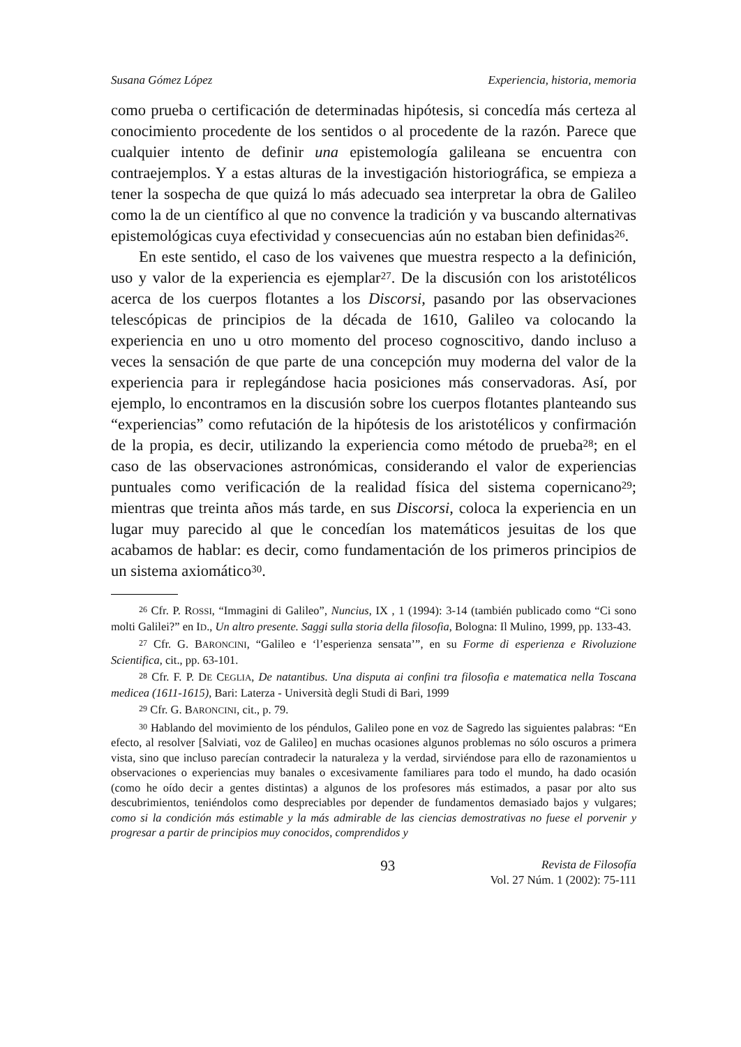Susana Gómez López Experiencia, historia, memoria
como prueba o certificación de determinadas hipótesis, si concedía más certeza al conocimiento procedente de los sentidos o al procedente de la razón. Parece que cualquier intento de definir una epistemología galileana se encuentra con contraejemplos. Y a estas alturas de la investigación historiográfica, se empieza a tener la sospecha de que quizá lo más adecuado sea interpretar la obra de Galileo como la de un científico al que no convence la tradición y va buscando alternativas epistemológicas cuya efectividad y consecuencias aún no estaban bien definidas<sup>26</sup>.
En este sentido, el caso de los vaivenes que muestra respecto a la definición, uso y valor de la experiencia es ejemplar<sup>27</sup>. De la discusión con los aristotélicos acerca de los cuerpos flotantes a los Discorsi, pasando por las observaciones telescópicas de principios de la década de 1610, Galileo va colocando la experiencia en uno u otro momento del proceso cognoscitivo, dando incluso a veces la sensación de que parte de una concepción muy moderna del valor de la experiencia para ir replegándose hacia posiciones más conservadoras. Así, por ejemplo, lo encontramos en la discusión sobre los cuerpos flotantes planteando sus “experiencias” como refutación de la hipótesis de los aristotélicos y confirmación de la propia, es decir, utilizando la experiencia como método de prueba<sup>28</sup>; en el caso de las observaciones astronómicas, considerando el valor de experiencias puntuales como verificación de la realidad física del sistema copernicano<sup>29</sup>; mientras que treinta años más tarde, en sus Discorsi, coloca la experiencia en un lugar muy parecido al que le concedían los matemáticos jesuitas de los que acabamos de hablar: es decir, como fundamentación de los primeros principios de un sistema axiomático<sup>30</sup>.
<sup>26</sup> Cfr. P. ROSSI, “Immagini di Galileo”, Nuncius, IX , 1 (1994): 3-14 (también publicado como “Ci sono molti Galilei?” en ID., Un altro presente. Saggi sulla storia della filosofia, Bologna: Il Mulino, 1999, pp. 133-43.
<sup>27</sup> Cfr. G. BARONCINI, “Galileo e ‘l’esperienza sensata’”, en su Forme di esperienza e Rivoluzione Scientifica, cit., pp. 63-101.
<sup>28</sup> Cfr. F. P. DE CEGLIA, De natantibus. Una disputa ai confini tra filosofia e matematica nella Toscana medicea (1611-1615), Bari: Laterza - Università degli Studi di Bari, 1999
<sup>29</sup> Cfr. G. BARONCINI, cit., p. 79.
<sup>30</sup> Hablando del movimiento de los péndulos, Galileo pone en voz de Sagredo las siguientes palabras: “En efecto, al resolver [Salviati, voz de Galileo] en muchas ocasiones algunos problemas no sólo oscuros a primera vista, sino que incluso parecían contradecir la naturaleza y la verdad, sirviéndose para ello de razonamientos u observaciones o experiencias muy banales o excesivamente familiares para todo el mundo, ha dado ocasión (como he oído decir a gentes distintas) a algunos de los profesores más estimados, a pasar por alto sus descubrimientos, teniéndolos como despreciables por depender de fundamentos demasiado bajos y vulgares; como si la condición más estimable y la más admirable de las ciencias demostrativas no fuese el porvenir y progresar a partir de principios muy conocidos, comprendidos y
93
Revista de Filosofía
Vol. 27 Núm. 1 (2002): 75-111